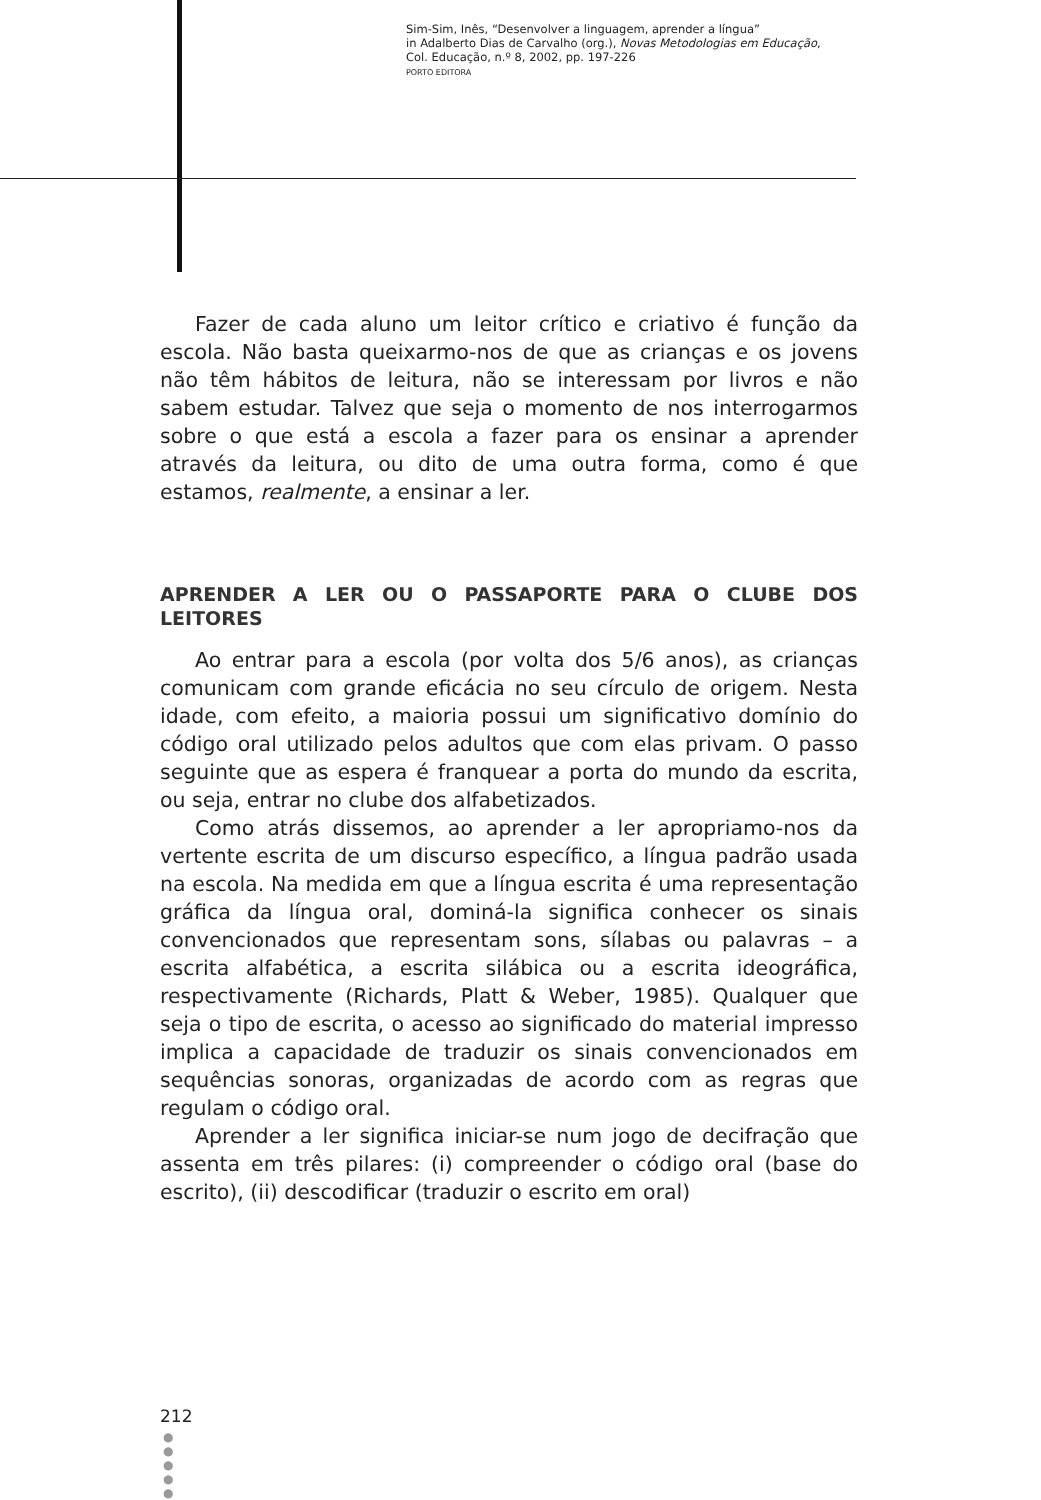Sim-Sim, Inês, “Desenvolver a linguagem, aprender a língua”
in Adalberto Dias de Carvalho (org.), Novas Metodologias em Educação,
Col. Educação, n.º 8, 2002, pp. 197-226
PORTO EDITORA
Fazer de cada aluno um leitor crítico e criativo é função da escola. Não basta queixarmo-nos de que as crianças e os jovens não têm hábitos de leitura, não se interessam por livros e não sabem estudar. Talvez que seja o momento de nos interrogarmos sobre o que está a escola a fazer para os ensinar a aprender através da leitura, ou dito de uma outra forma, como é que estamos, realmente, a ensinar a ler.
APRENDER A LER OU O PASSAPORTE PARA O CLUBE DOS LEITORES
Ao entrar para a escola (por volta dos 5/6 anos), as crianças comunicam com grande eficácia no seu círculo de origem. Nesta idade, com efeito, a maioria possui um significativo domínio do código oral utilizado pelos adultos que com elas privam. O passo seguinte que as espera é franquear a porta do mundo da escrita, ou seja, entrar no clube dos alfabetizados.
Como atrás dissemos, ao aprender a ler apropriamo-nos da vertente escrita de um discurso específico, a língua padrão usada na escola. Na medida em que a língua escrita é uma representação gráfica da língua oral, dominá-la significa conhecer os sinais convencionados que representam sons, sílabas ou palavras – a escrita alfabética, a escrita silábica ou a escrita ideográfica, respectivamente (Richards, Platt & Weber, 1985). Qualquer que seja o tipo de escrita, o acesso ao significado do material impresso implica a capacidade de traduzir os sinais convencionados em sequências sonoras, organizadas de acordo com as regras que regulam o código oral.
Aprender a ler significa iniciar-se num jogo de decifração que assenta em três pilares: (i) compreender o código oral (base do escrito), (ii) descodificar (traduzir o escrito em oral)
212
●
●
●
●
●